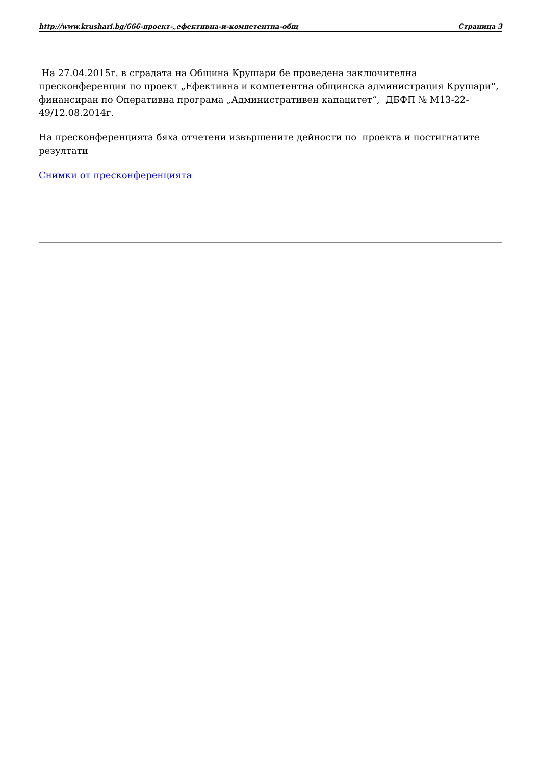http://www.krushari.bg/666-проект-„ефективна-и-компетентна-общ Страница 3
На 27.04.2015г. в сградата на Община Крушари бе проведена заключителна пресконференция по проект „Ефективна и компетентна общинска администрация Крушари“, финансиран по Оперативна програма „Административен капацитет“, ДБФП № М13-22-49/12.08.2014г.
На пресконференцията бяха отчетени извършените дейности по проекта и постигнатите резултати
Снимки от пресконференцията